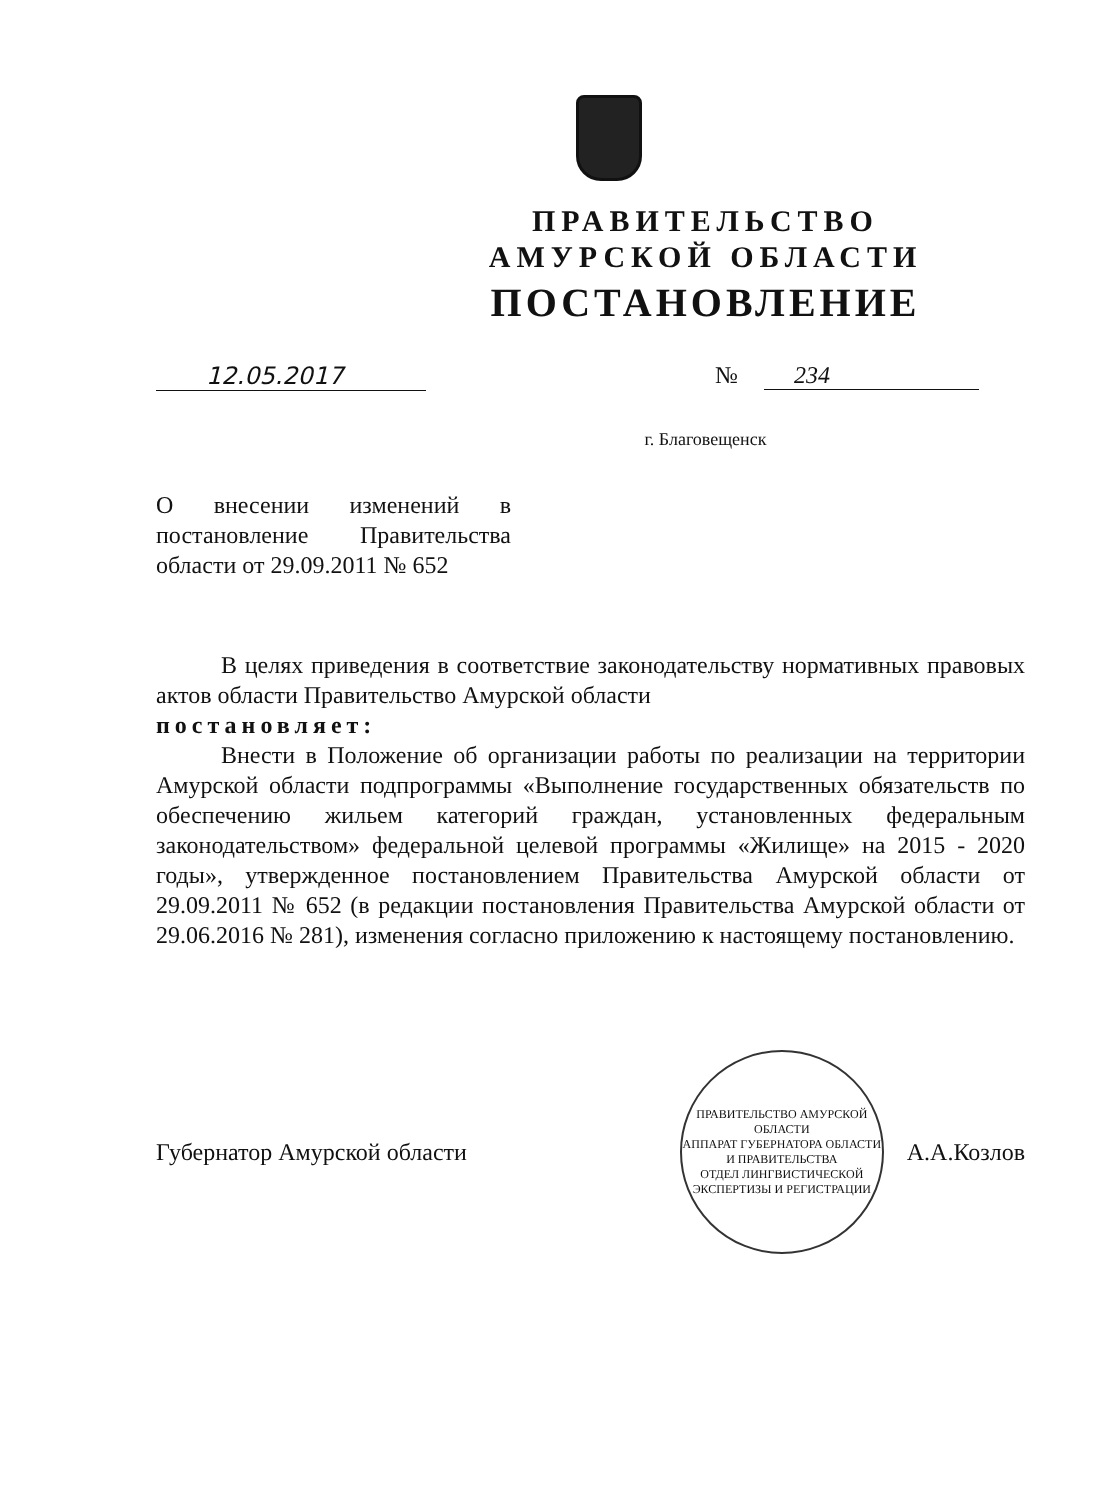ПРАВИТЕЛЬСТВО
АМУРСКОЙ ОБЛАСТИ
ПОСТАНОВЛЕНИЕ
12.05.2017 № 234
г. Благовещенск
О внесении изменений в постановление Правительства области от 29.09.2011 № 652
В целях приведения в соответствие законодательству нормативных правовых актов области Правительство Амурской области
постановляет:
Внести в Положение об организации работы по реализации на территории Амурской области подпрограммы «Выполнение государственных обязательств по обеспечению жильем категорий граждан, установленных федеральным законодательством» федеральной целевой программы «Жилище» на 2015 - 2020 годы», утвержденное постановлением Правительства Амурской области от 29.09.2011 № 652 (в редакции постановления Правительства Амурской области от 29.06.2016 № 281), изменения согласно приложению к настоящему постановлению.
Губернатор Амурской области
ПРАВИТЕЛЬСТВО АМУРСКОЙ ОБЛАСТИ
АППАРАТ ГУБЕРНАТОРА ОБЛАСТИ И ПРАВИТЕЛЬСТВА
ОТДЕЛ ЛИНГВИСТИЧЕСКОЙ ЭКСПЕРТИЗЫ И РЕГИСТРАЦИИ
А.А.Козлов